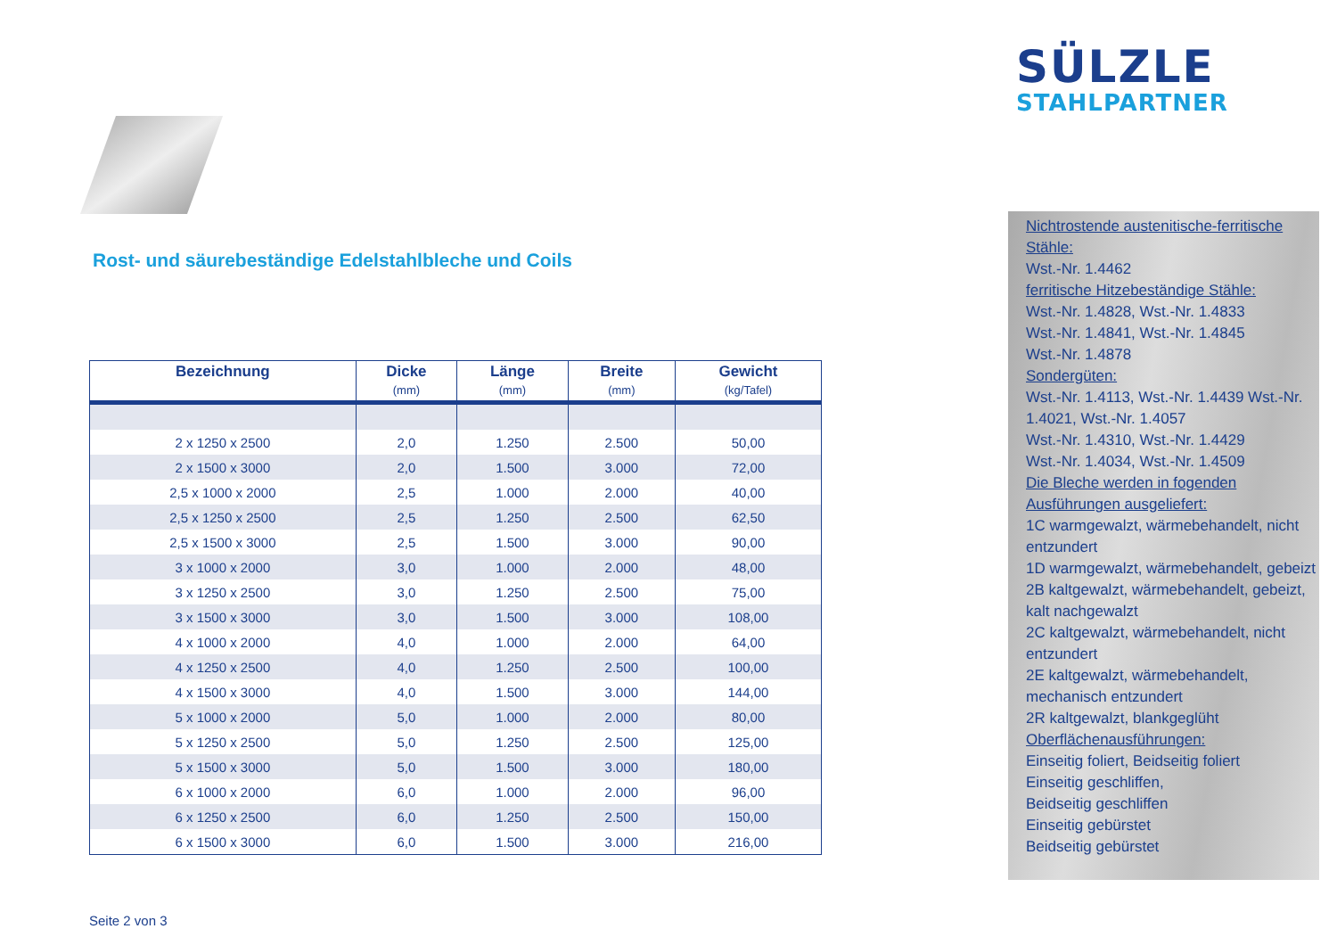SÜLZLE
STAHLPARTNER
Rost- und säurebeständige Edelstahlbleche und Coils
| Bezeichnung | Dicke (mm) | Länge (mm) | Breite (mm) | Gewicht (kg/Tafel) |
| --- | --- | --- | --- | --- |
| 2 x 1250 x 2500 | 2,0 | 1.250 | 2.500 | 50,00 |
| 2 x 1500 x 3000 | 2,0 | 1.500 | 3.000 | 72,00 |
| 2,5 x 1000 x 2000 | 2,5 | 1.000 | 2.000 | 40,00 |
| 2,5 x 1250 x 2500 | 2,5 | 1.250 | 2.500 | 62,50 |
| 2,5 x 1500 x 3000 | 2,5 | 1.500 | 3.000 | 90,00 |
| 3 x 1000 x 2000 | 3,0 | 1.000 | 2.000 | 48,00 |
| 3 x 1250 x 2500 | 3,0 | 1.250 | 2.500 | 75,00 |
| 3 x 1500 x 3000 | 3,0 | 1.500 | 3.000 | 108,00 |
| 4 x 1000 x 2000 | 4,0 | 1.000 | 2.000 | 64,00 |
| 4 x 1250 x 2500 | 4,0 | 1.250 | 2.500 | 100,00 |
| 4 x 1500 x 3000 | 4,0 | 1.500 | 3.000 | 144,00 |
| 5 x 1000 x 2000 | 5,0 | 1.000 | 2.000 | 80,00 |
| 5 x 1250 x 2500 | 5,0 | 1.250 | 2.500 | 125,00 |
| 5 x 1500 x 3000 | 5,0 | 1.500 | 3.000 | 180,00 |
| 6 x 1000 x 2000 | 6,0 | 1.000 | 2.000 | 96,00 |
| 6 x 1250 x 2500 | 6,0 | 1.250 | 2.500 | 150,00 |
| 6 x 1500 x 3000 | 6,0 | 1.500 | 3.000 | 216,00 |
Seite 2 von 3
Nichtrostende austenitische-ferritische Stähle:
Wst.-Nr. 1.4462
ferritische Hitzebeständige Stähle:
Wst.-Nr. 1.4828, Wst.-Nr. 1.4833
Wst.-Nr. 1.4841, Wst.-Nr. 1.4845
Wst.-Nr. 1.4878
Sondergüten:
Wst.-Nr. 1.4113, Wst.-Nr. 1.4439 Wst.-Nr. 1.4021, Wst.-Nr. 1.4057
Wst.-Nr. 1.4310, Wst.-Nr. 1.4429
Wst.-Nr. 1.4034, Wst.-Nr. 1.4509
Die Bleche werden in fogenden Ausführungen ausgeliefert:
1C warmgewalzt, wärmebehandelt, nicht entzundert
1D warmgewalzt, wärmebehandelt, gebeizt
2B kaltgewalzt, wärmebehandelt, gebeizt, kalt nachgewalzt
2C kaltgewalzt, wärmebehandelt, nicht entzundert
2E kaltgewalzt, wärmebehandelt, mechanisch entzundert
2R kaltgewalzt, blankgeglüht
Oberflächenausführungen:
Einseitig foliert, Beidseitig foliert
Einseitig geschliffen,
Beidseitig geschliffen
Einseitig gebürstet
Beidseitig gebürstet